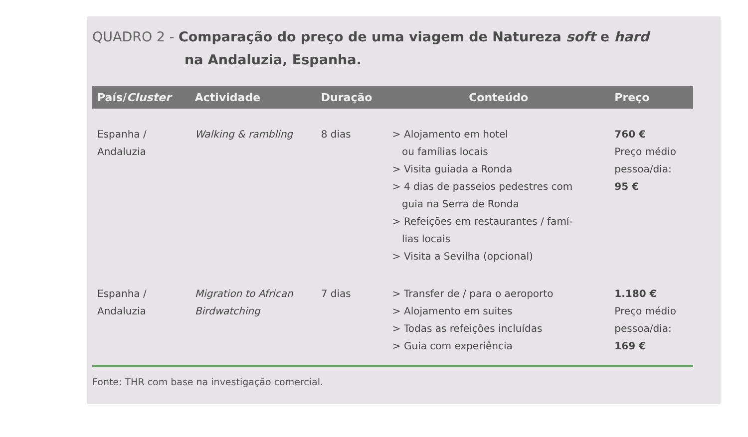QUADRO 2 - Comparação do preço de uma viagem de Natureza soft e hard
na Andaluzia, Espanha.
| País/ Cluster | Actividade | Duração | Conteúdo | Preço |
| --- | --- | --- | --- | --- |
| Espanha / Andaluzia | Walking & rambling | 8 dias | > Alojamento em hotel ou famílias locais > Visita guiada a Ronda > 4 dias de passeios pedestres com guia na Serra de Ronda > Refeições em restaurantes / famí- lias locais > Visita a Sevilha (opcional) | 760 € Preço médio pessoa/dia: 95 € |
| Espanha / Andaluzia | Migration to African Birdwatching | 7 dias | > Transfer de / para o aeroporto > Alojamento em suites > Todas as refeições incluídas > Guia com experiência | 1.180 € Preço médio pessoa/dia: 169 € |
Fonte: THR com base na investigação comercial.